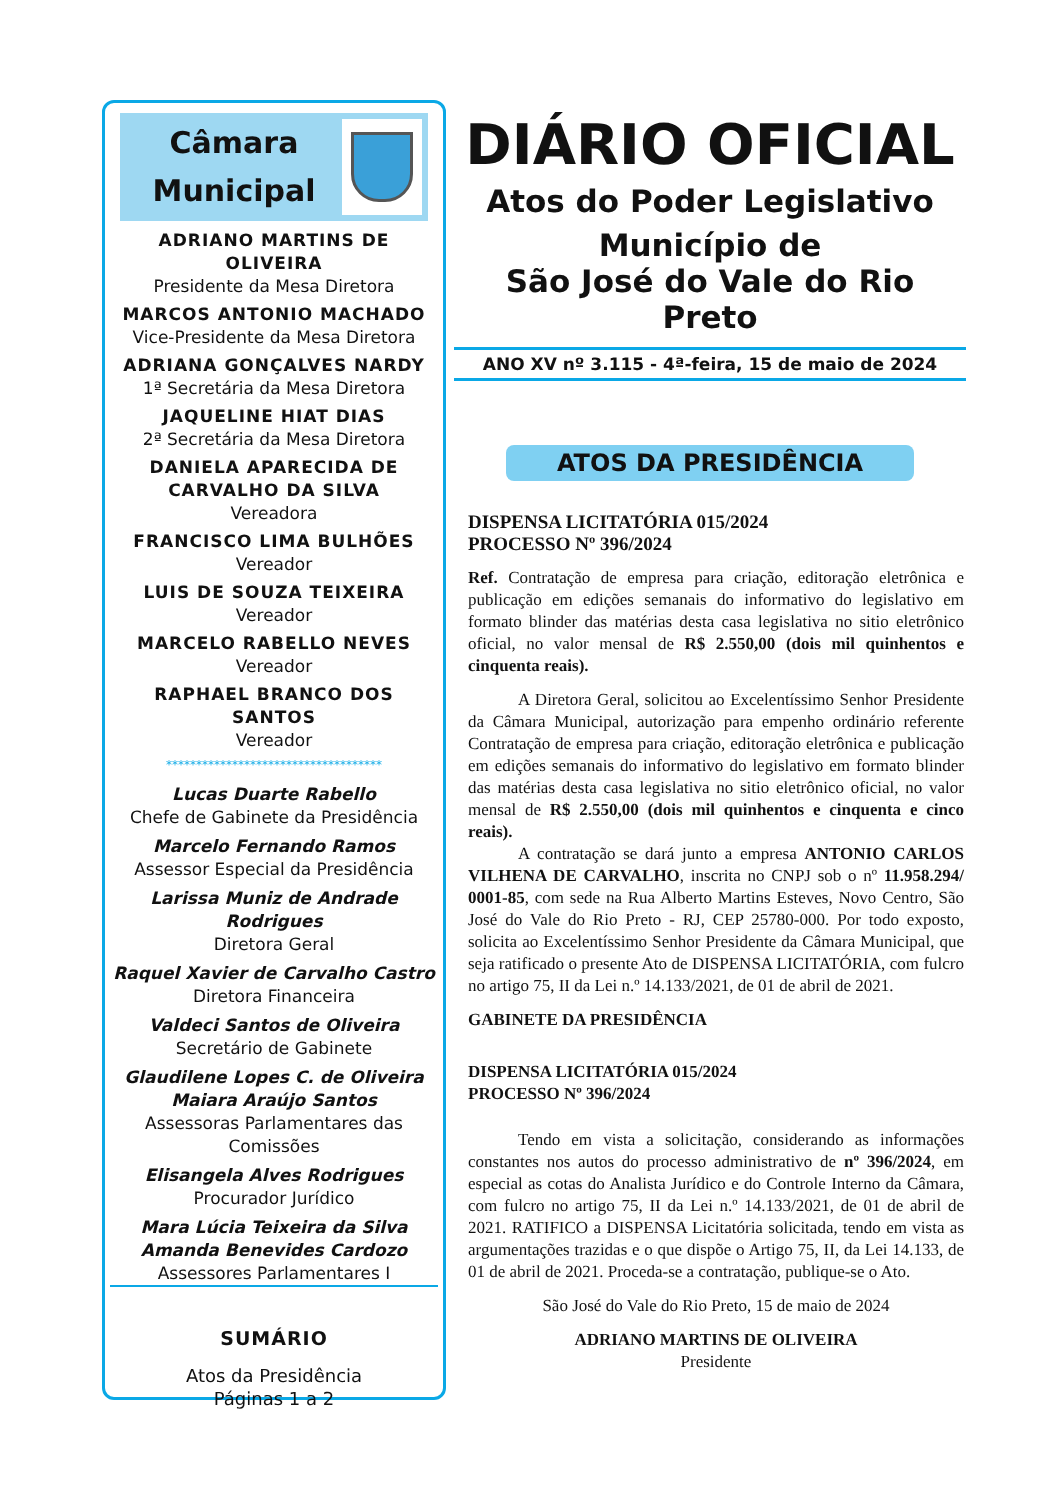Câmara
Municipal
ADRIANO MARTINS DE OLIVEIRA
Presidente da Mesa Diretora
MARCOS ANTONIO MACHADO
Vice-Presidente da Mesa Diretora
ADRIANA GONÇALVES NARDY
1ª Secretária da Mesa Diretora
JAQUELINE HIAT DIAS
2ª Secretária da Mesa Diretora
DANIELA APARECIDA DE CARVALHO DA SILVA
Vereadora
FRANCISCO LIMA BULHÕES
Vereador
LUIS DE SOUZA TEIXEIRA
Vereador
MARCELO RABELLO NEVES
Vereador
RAPHAEL BRANCO DOS SANTOS
Vereador
************************************
Lucas Duarte Rabello
Chefe de Gabinete da Presidência
Marcelo Fernando Ramos
Assessor Especial da Presidência
Larissa Muniz de Andrade Rodrigues
Diretora Geral
Raquel Xavier de Carvalho Castro
Diretora Financeira
Valdeci Santos de Oliveira
Secretário de Gabinete
Glaudilene Lopes C. de Oliveira
Maiara Araújo Santos
Assessoras Parlamentares das Comissões
Elisangela Alves Rodrigues
Procurador Jurídico
Mara Lúcia Teixeira da Silva
Amanda Benevides Cardozo
Assessores Parlamentares I
SUMÁRIO
Atos da Presidência
Páginas 1 a 2
DIÁRIO OFICIAL
Atos do Poder Legislativo
Município de
São José do Vale do Rio Preto
ANO XV nº 3.115 - 4ª-feira, 15 de maio de 2024
ATOS DA PRESIDÊNCIA
DISPENSA LICITATÓRIA 015/2024
PROCESSO Nº 396/2024
Ref. Contratação de empresa para criação, editoração eletrônica e publicação em edições semanais do informativo do legislativo em formato blinder das matérias desta casa legislativa no sitio eletrônico oficial, no valor mensal de R$ 2.550,00 (dois mil quinhentos e cinquenta reais).
A Diretora Geral, solicitou ao Excelentíssimo Senhor Presidente da Câmara Municipal, autorização para empenho ordinário referente Contratação de empresa para criação, editoração eletrônica e publicação em edições semanais do informativo do legislativo em formato blinder das matérias desta casa legislativa no sitio eletrônico oficial, no valor mensal de R$ 2.550,00 (dois mil quinhentos e cinquenta e cinco reais).
A contratação se dará junto a empresa ANTONIO CARLOS VILHENA DE CARVALHO, inscrita no CNPJ sob o nº 11.958.294/ 0001-85, com sede na Rua Alberto Martins Esteves, Novo Centro, São José do Vale do Rio Preto - RJ, CEP 25780-000. Por todo exposto, solicita ao Excelentíssimo Senhor Presidente da Câmara Municipal, que seja ratificado o presente Ato de DISPENSA LICITATÓRIA, com fulcro no artigo 75, II da Lei n.º 14.133/2021, de 01 de abril de 2021.
GABINETE DA PRESIDÊNCIA
DISPENSA LICITATÓRIA 015/2024
PROCESSO Nº 396/2024
Tendo em vista a solicitação, considerando as informações constantes nos autos do processo administrativo de nº 396/2024, em especial as cotas do Analista Jurídico e do Controle Interno da Câmara, com fulcro no artigo 75, II da Lei n.º 14.133/2021, de 01 de abril de 2021. RATIFICO a DISPENSA Licitatória solicitada, tendo em vista as argumentações trazidas e o que dispõe o Artigo 75, II, da Lei 14.133, de 01 de abril de 2021. Proceda-se a contratação, publique-se o Ato.
São José do Vale do Rio Preto, 15 de maio de 2024
ADRIANO MARTINS DE OLIVEIRA
Presidente